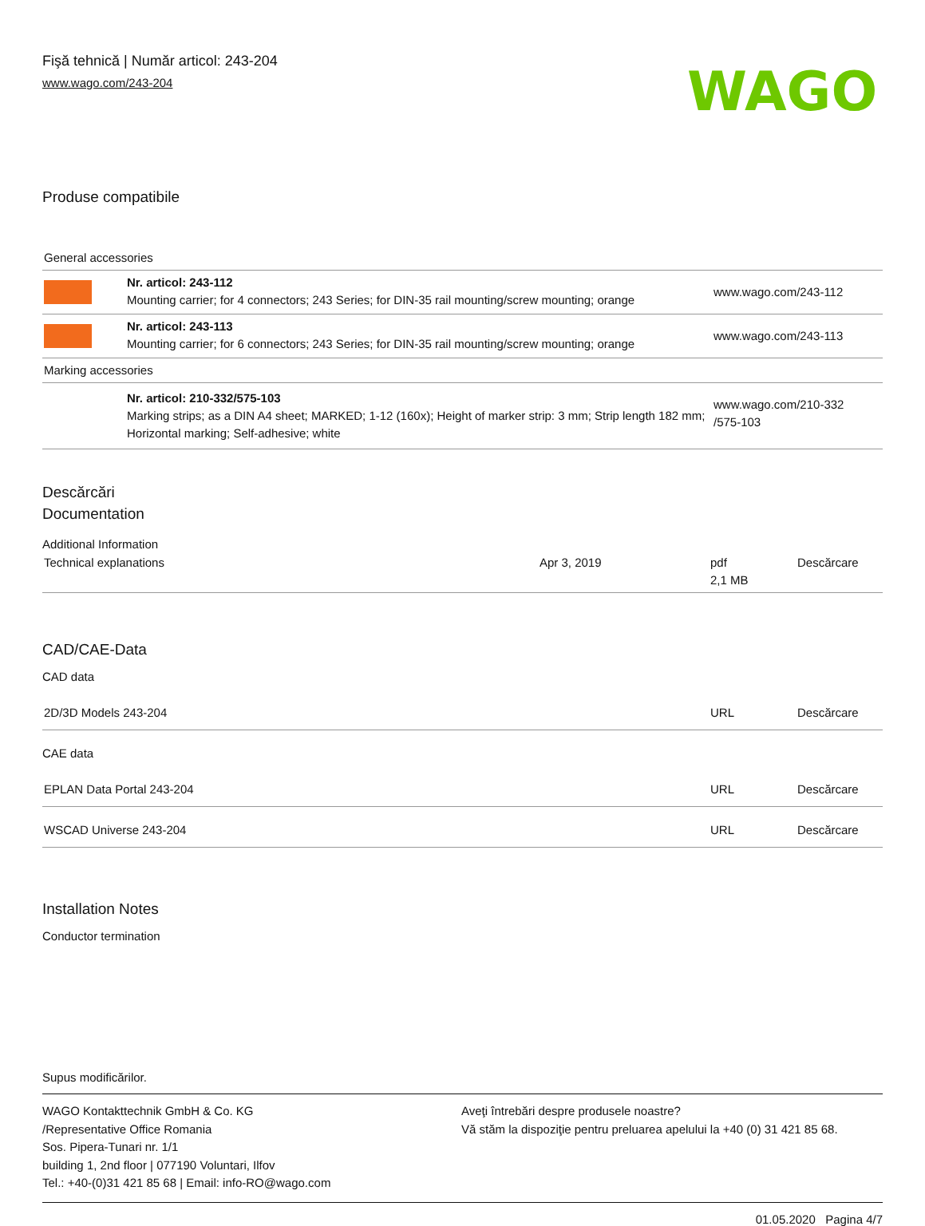Fişă tehnică | Număr articol: 243-204
www.wago.com/243-204
WAGO
Produse compatibile
| General accessories | | |
| | Nr. articol: 243-112 Mounting carrier; for 4 connectors; 243 Series; for DIN-35 rail mounting/screw mounting; orange | www.wago.com/243-112 |
| | Nr. articol: 243-113 Mounting carrier; for 6 connectors; 243 Series; for DIN-35 rail mounting/screw mounting; orange | www.wago.com/243-113 |
| Marking accessories | | |
| | Nr. articol: 210-332/575-103 Marking strips; as a DIN A4 sheet; MARKED; 1-12 (160x); Height of marker strip: 3 mm; Strip length 182 mm; Horizontal marking; Self-adhesive; white | www.wago.com/210-332 /575-103 |
Descărcări
Documentation
Additional Information
| Technical explanations | Apr 3, 2019 | pdf 2,1 MB | Descărcare |
CAD/CAE-Data
CAD data
| 2D/3D Models 243-204 | URL | Descărcare |
CAE data
| EPLAN Data Portal 243-204 | URL | Descărcare |
| WSCAD Universe 243-204 | URL | Descărcare |
Installation Notes
Conductor termination
Supus modificărilor.
WAGO Kontakttechnik GmbH & Co. KG
/Representative Office Romania
Sos. Pipera-Tunari nr. 1/1
building 1, 2nd floor | 077190 Voluntari, Ilfov
Tel.: +40-(0)31 421 85 68 | Email: info-RO@wago.com
Aveţi întrebări despre produsele noastre?
Vă stăm la dispoziţie pentru preluarea apelului la +40 (0) 31 421 85 68.
01.05.2020 Pagina 4/7